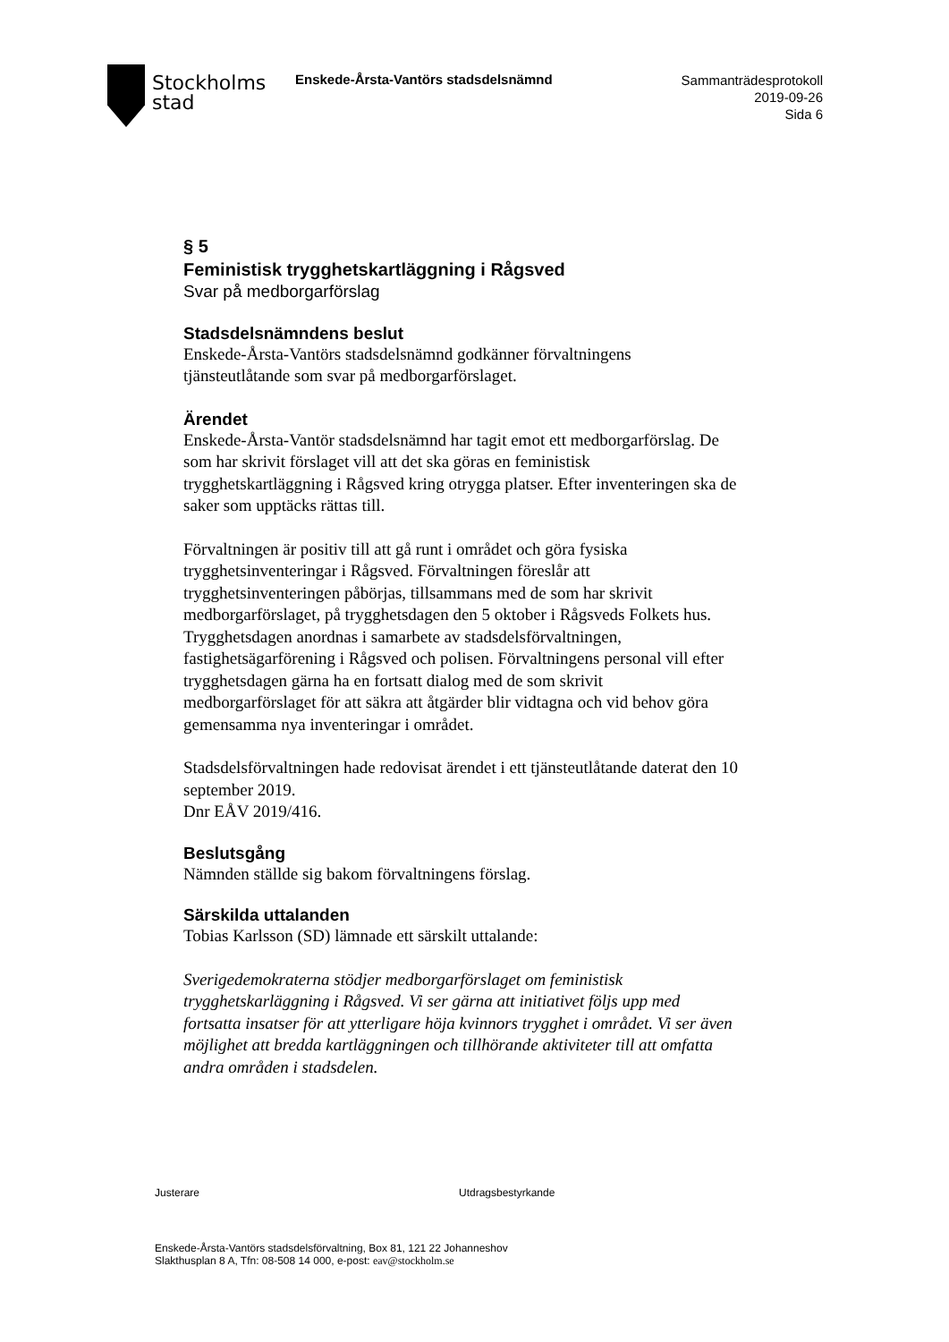Stockholms
stad
Enskede-Årsta-Vantörs stadsdelsnämnd
Sammanträdesprotokoll
2019-09-26
Sida 6
§ 5
Feministisk trygghetskartläggning i Rågsved
Svar på medborgarförslag
Stadsdelsnämndens beslut
Enskede-Årsta-Vantörs stadsdelsnämnd godkänner förvaltningens tjänsteutlåtande som svar på medborgarförslaget.
Ärendet
Enskede-Årsta-Vantör stadsdelsnämnd har tagit emot ett medborgarförslag. De som har skrivit förslaget vill att det ska göras en feministisk trygghetskartläggning i Rågsved kring otrygga platser. Efter inventeringen ska de saker som upptäcks rättas till.
Förvaltningen är positiv till att gå runt i området och göra fysiska trygghetsinventeringar i Rågsved. Förvaltningen föreslår att trygghetsinventeringen påbörjas, tillsammans med de som har skrivit medborgarförslaget, på trygghetsdagen den 5 oktober i Rågsveds Folkets hus. Trygghetsdagen anordnas i samarbete av stadsdelsförvaltningen, fastighetsägarförening i Rågsved och polisen. Förvaltningens personal vill efter trygghetsdagen gärna ha en fortsatt dialog med de som skrivit medborgarförslaget för att säkra att åtgärder blir vidtagna och vid behov göra gemensamma nya inventeringar i området.
Stadsdelsförvaltningen hade redovisat ärendet i ett tjänsteutlåtande daterat den 10 september 2019.
Dnr EÅV 2019/416.
Beslutsgång
Nämnden ställde sig bakom förvaltningens förslag.
Särskilda uttalanden
Tobias Karlsson (SD) lämnade ett särskilt uttalande:
Sverigedemokraterna stödjer medborgarförslaget om feministisk trygghetskarläggning i Rågsved. Vi ser gärna att initiativet följs upp med fortsatta insatser för att ytterligare höja kvinnors trygghet i området. Vi ser även möjlighet att bredda kartläggningen och tillhörande aktiviteter till att omfatta andra områden i stadsdelen.
Justerare Utdragsbestyrkande
Enskede-Årsta-Vantörs stadsdelsförvaltning, Box 81, 121 22 Johanneshov
Slakthusplan 8 A, Tfn: 08-508 14 000, e-post: eav@stockholm.se